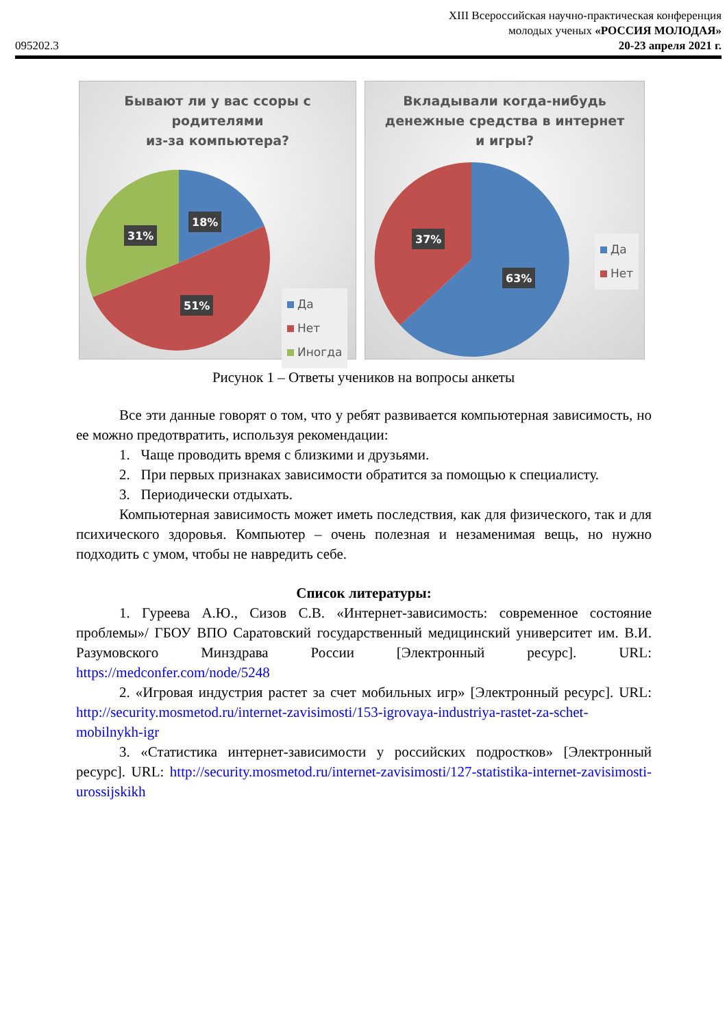095202.3
XIII Всероссийская научно-практическая конференция
молодых ученых «РОССИЯ МОЛОДАЯ»
20-23 апреля 2021 г.
Бывают ли у вас ссоры с родителями
из-за компьютера?
18%
31%
51%
Да
Нет
Иногда
Вкладывали когда-нибудь денежные средства в интернет и игры?
37%
63%
Да
Нет
Рисунок 1 – Ответы учеников на вопросы анкеты
Все эти данные говорят о том, что у ребят развивается компьютерная зависимость, но ее можно предотвратить, используя рекомендации:
1. Чаще проводить время с близкими и друзьями.
2. При первых признаках зависимости обратится за помощью к специалисту.
3. Периодически отдыхать.
Компьютерная зависимость может иметь последствия, как для физического, так и для психического здоровья. Компьютер – очень полезная и незаменимая вещь, но нужно подходить с умом, чтобы не навредить себе.
Список литературы:
1. Гуреева А.Ю., Сизов С.В. «Интернет-зависимость: современное состояние проблемы»/ ГБОУ ВПО Саратовский государственный медицинский университет им. В.И. Разумовского Минздрава России [Электронный ресурс]. URL: https://medconfer.com/node/5248
2. «Игровая индустрия растет за счет мобильных игр» [Электронный ресурс]. URL: http://security.mosmetod.ru/internet-zavisimosti/153-igrovaya-industriya-rastet-za-schet-mobilnykh-igr
3. «Статистика интернет-зависимости у российских подростков» [Электронный ресурс]. URL: http://security.mosmetod.ru/internet-zavisimosti/127-statistika-internet-zavisimosti-urossijskikh